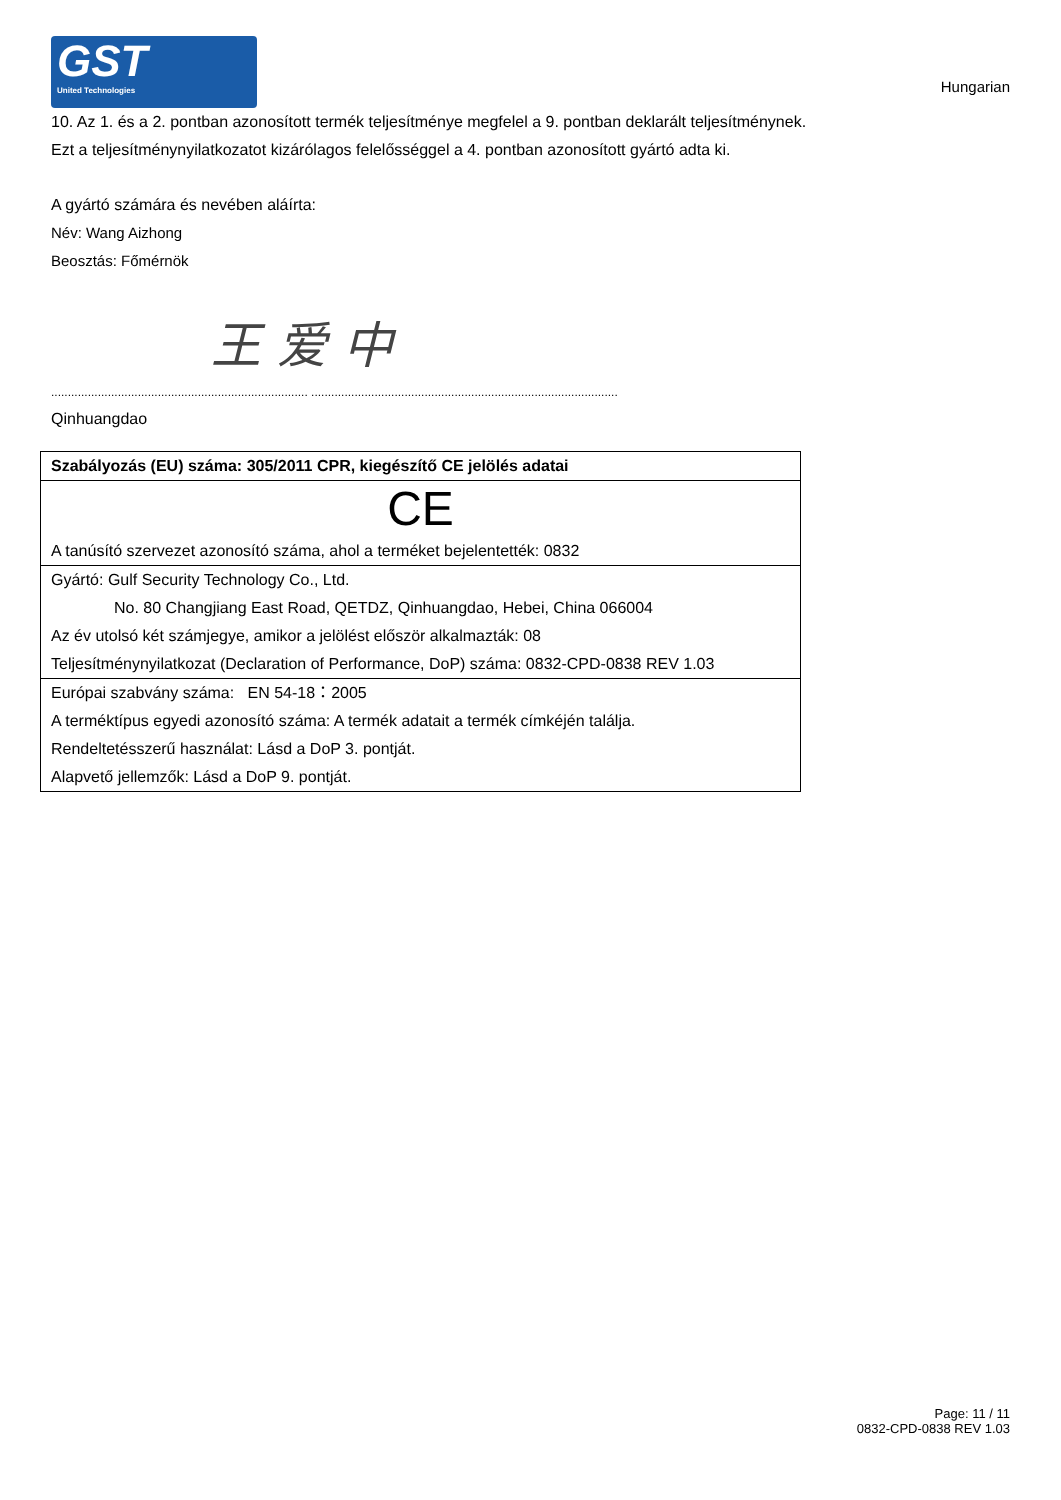GST
United Technologies
Hungarian
10. Az 1. és a 2. pontban azonosított termék teljesítménye megfelel a 9. pontban deklarált teljesítménynek.
Ezt a teljesítménynyilatkozatot kizárólagos felelősséggel a 4. pontban azonosított gyártó adta ki.
A gyártó számára és nevében aláírta:
Név: Wang Aizhong
Beosztás: Főmérnök
王 爱 中
............................................................................. ............................................................................................
Qinhuangdao
| Szabályozás (EU) száma: 305/2011 CPR, kiegészítő CE jelölés adatai |
| CE A tanúsító szervezet azonosító száma, ahol a terméket bejelentették: 0832 |
| Gyártó: Gulf Security Technology Co., Ltd. No. 80 Changjiang East Road, QETDZ, Qinhuangdao, Hebei, China 066004 Az év utolsó két számjegye, amikor a jelölést először alkalmazták: 08 Teljesítménynyilatkozat (Declaration of Performance, DoP) száma: 0832-CPD-0838 REV 1.03 |
| Európai szabvány száma: EN 54-18：2005 A terméktípus egyedi azonosító száma: A termék adatait a termék címkéjén találja. Rendeltetésszerű használat: Lásd a DoP 3. pontját. Alapvető jellemzők: Lásd a DoP 9. pontját. |
Page: 11 / 11
0832-CPD-0838 REV 1.03